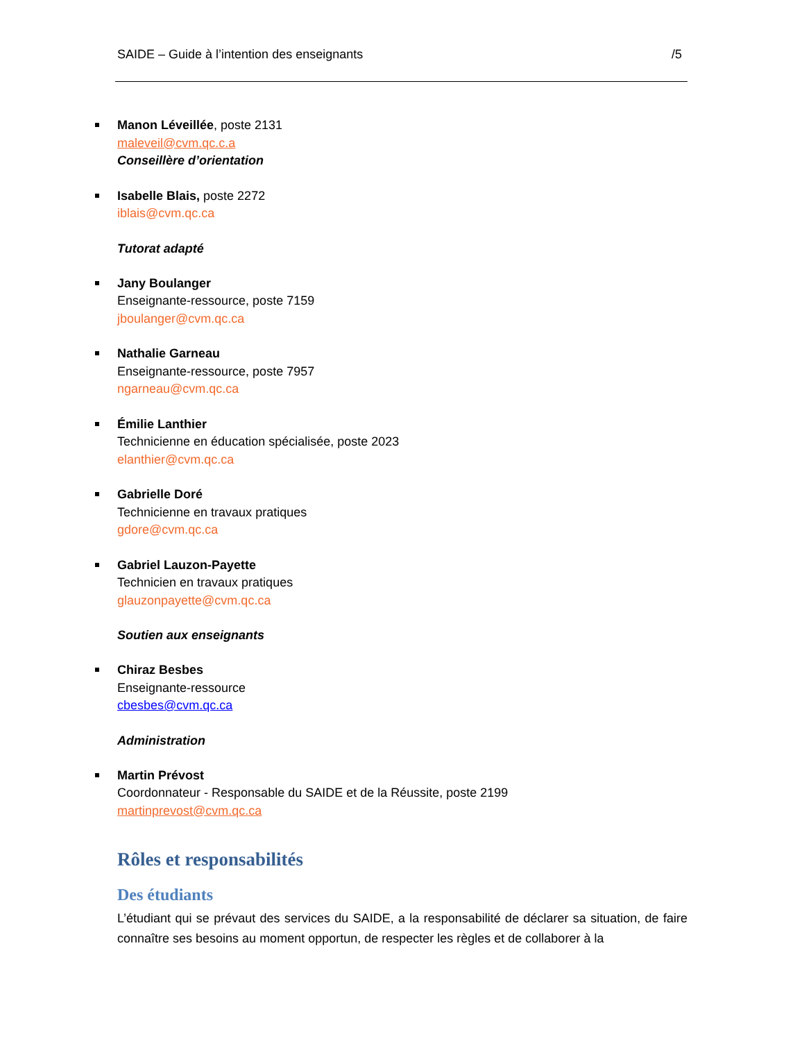SAIDE – Guide à l’intention des enseignants /5
Manon Léveillée, poste 2131
maleveil@cvm.qc.c.a
Conseillère d’orientation
Isabelle Blais, poste 2272
iblais@cvm.qc.ca
Tutorat adapté
Jany Boulanger
Enseignante-ressource, poste 7159
jboulanger@cvm.qc.ca
Nathalie Garneau
Enseignante-ressource, poste 7957
ngarneau@cvm.qc.ca
Émilie Lanthier
Technicienne en éducation spécialisée, poste 2023
elanthier@cvm.qc.ca
Gabrielle Doré
Technicienne en travaux pratiques
gdore@cvm.qc.ca
Gabriel Lauzon-Payette
Technicien en travaux pratiques
glauzonpayette@cvm.qc.ca
Soutien aux enseignants
Chiraz Besbes
Enseignante-ressource
cbesbes@cvm.qc.ca
Administration
Martin Prévost
Coordonnateur - Responsable du SAIDE et de la Réussite, poste 2199
martinprevost@cvm.qc.ca
Rôles et responsabilités
Des étudiants
L’étudiant qui se prévaut des services du SAIDE, a la responsabilité de déclarer sa situation, de faire connaître ses besoins au moment opportun, de respecter les règles et de collaborer à la